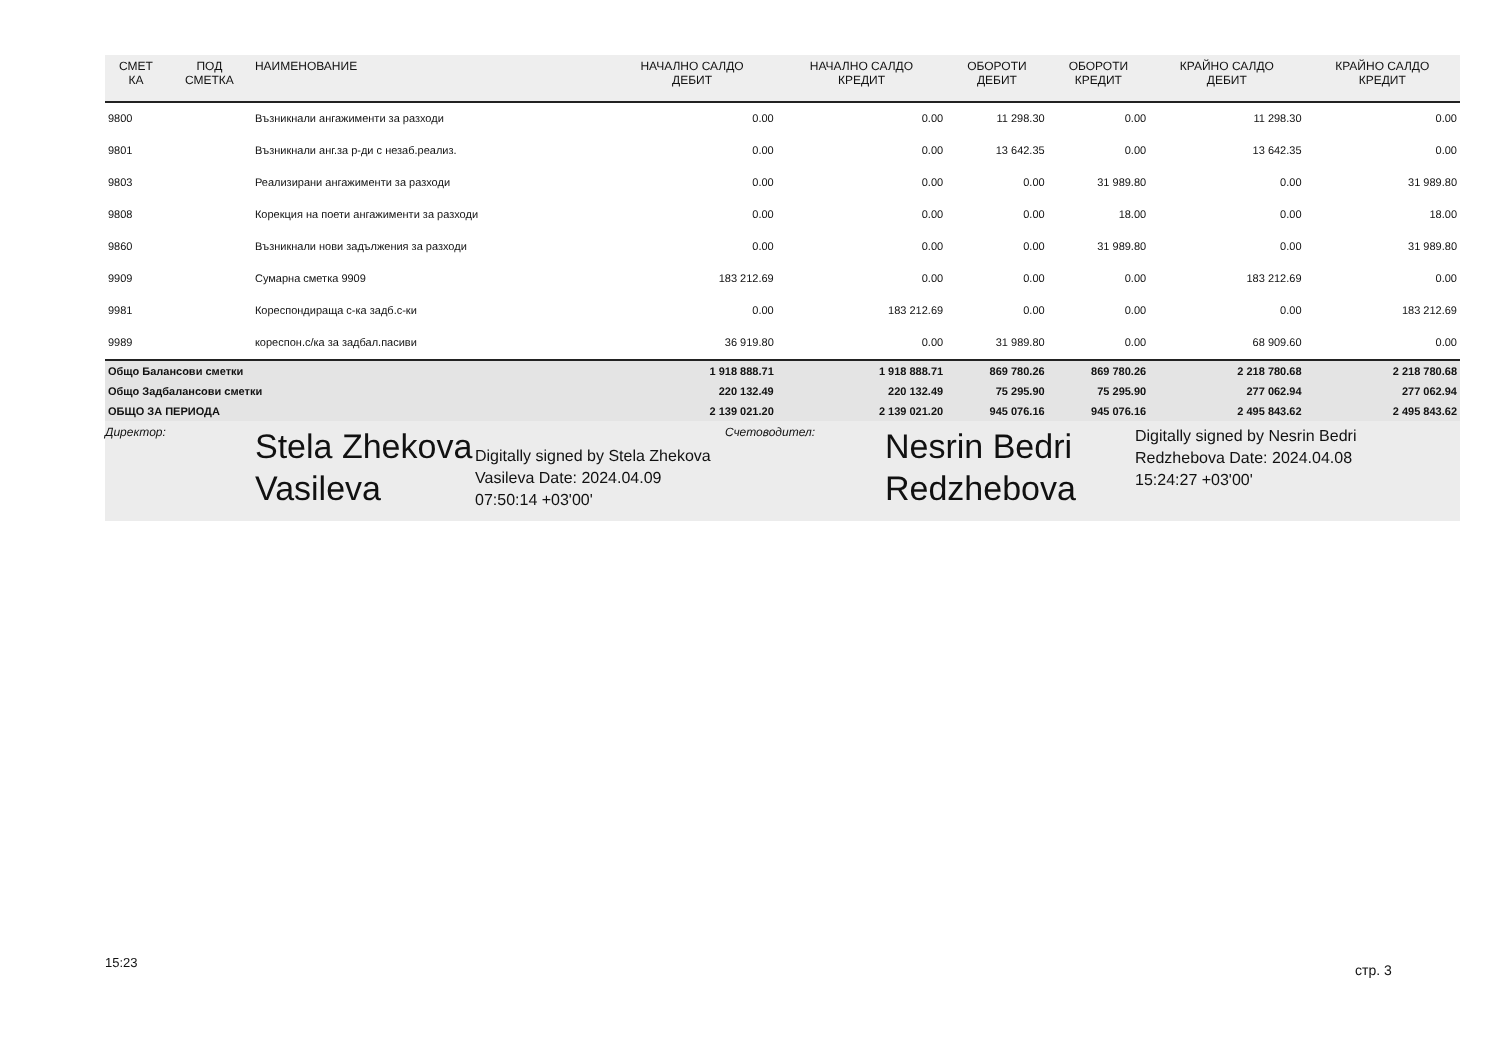| СМЕТ КА | ПОД СМЕТКА | НАИМЕНОВАНИЕ | НАЧАЛНО САЛДО ДЕБИТ | НАЧАЛНО САЛДО КРЕДИТ | ОБОРОТИ ДЕБИТ | ОБОРОТИ КРЕДИТ | КРАЙНО САЛДО ДЕБИТ | КРАЙНО САЛДО КРЕДИТ |
| --- | --- | --- | --- | --- | --- | --- | --- | --- |
| 9800 | | Възникнали ангажименти за разходи | 0.00 | 0.00 | 11 298.30 | 0.00 | 11 298.30 | 0.00 |
| 9801 | | Възникнали анг.за р-ди с незаб.реализ. | 0.00 | 0.00 | 13 642.35 | 0.00 | 13 642.35 | 0.00 |
| 9803 | | Реализирани ангажименти за разходи | 0.00 | 0.00 | 0.00 | 31 989.80 | 0.00 | 31 989.80 |
| 9808 | | Корекция на поети ангажименти за разходи | 0.00 | 0.00 | 0.00 | 18.00 | 0.00 | 18.00 |
| 9860 | | Възникнали нови задължения за разходи | 0.00 | 0.00 | 0.00 | 31 989.80 | 0.00 | 31 989.80 |
| 9909 | | Сумарна сметка 9909 | 183 212.69 | 0.00 | 0.00 | 0.00 | 183 212.69 | 0.00 |
| 9981 | | Кореспондираща с-ка задб.с-ки | 0.00 | 183 212.69 | 0.00 | 0.00 | 0.00 | 183 212.69 |
| 9989 | | кореспон.с/ка за задбал.пасиви | 36 919.80 | 0.00 | 31 989.80 | 0.00 | 68 909.60 | 0.00 |
| Общо Балансови сметки | | | 1 918 888.71 | 1 918 888.71 | 869 780.26 | 869 780.26 | 2 218 780.68 | 2 218 780.68 |
| Общо Задбалансови сметки | | | 220 132.49 | 220 132.49 | 75 295.90 | 75 295.90 | 277 062.94 | 277 062.94 |
| ОБЩО ЗА ПЕРИОДА | | | 2 139 021.20 | 2 139 021.20 | 945 076.16 | 945 076.16 | 2 495 843.62 | 2 495 843.62 |
Директор:
Stela Zhekova Vasileva
Digitally signed by Stela Zhekova Vasileva Date: 2024.04.09 07:50:14 +03'00'
Счетоводител:
Nesrin Bedri Redzhebova
Digitally signed by Nesrin Bedri Redzhebova Date: 2024.04.08 15:24:27 +03'00'
15:23 стр. 3